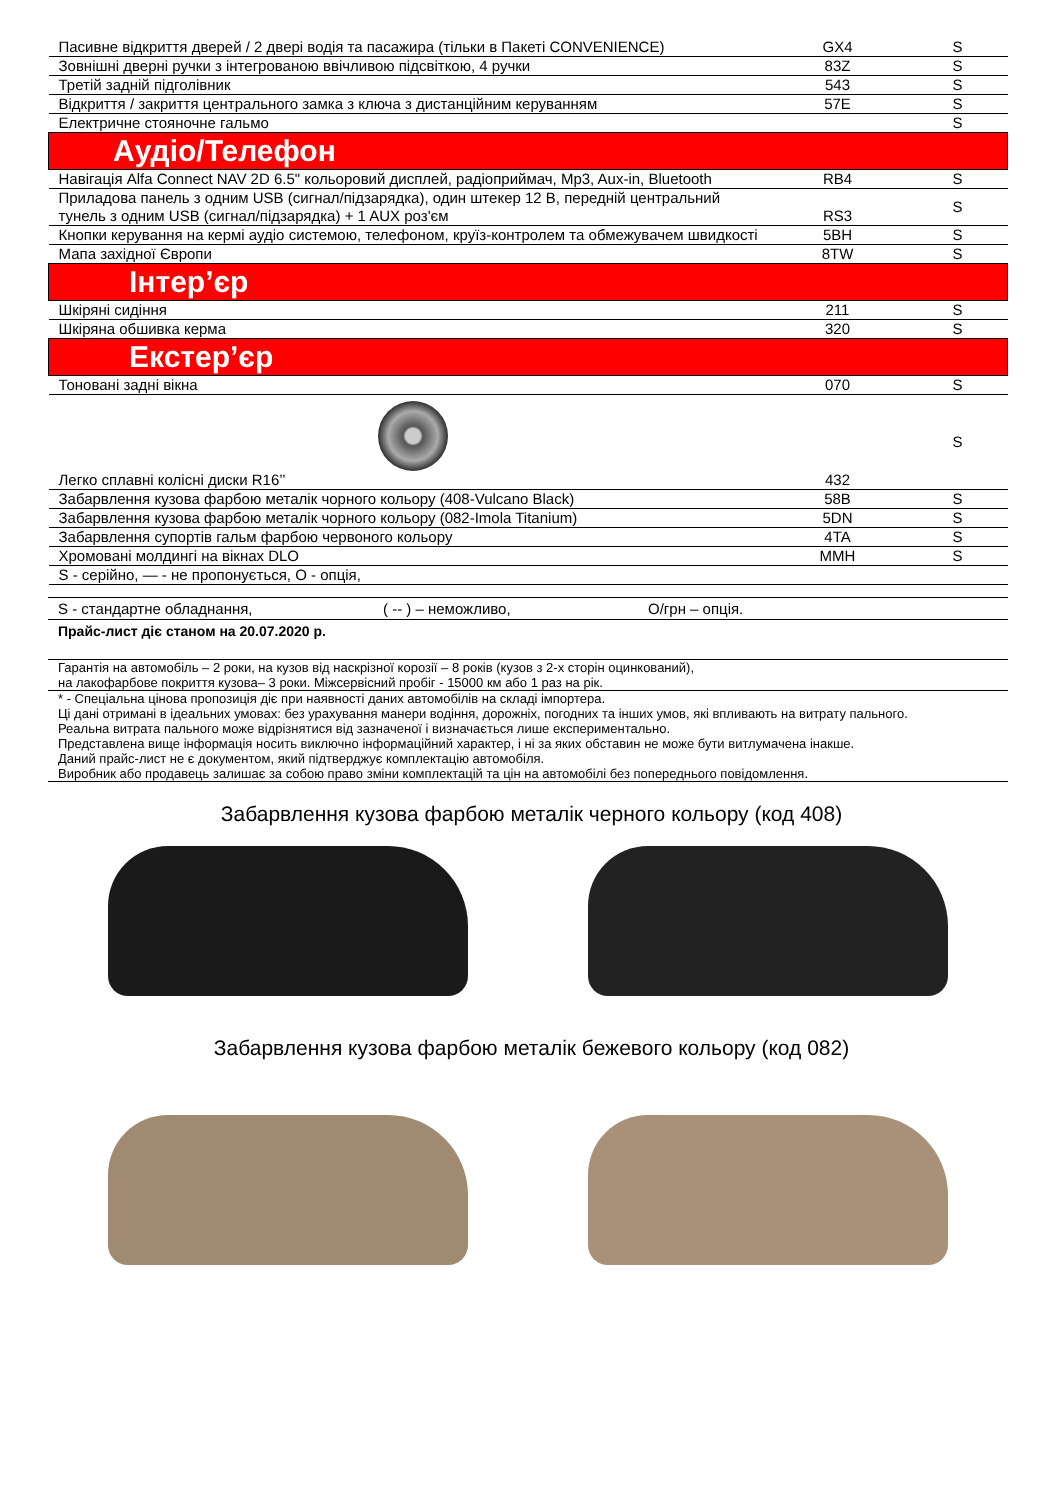| Пасивне відкриття дверей / 2 двері водія та пасажира (тільки в Пакеті CONVENIENCE) | GX4 | S |
| Зовнішні дверні ручки з інтегрованою ввічливою підсвіткою, 4 ручки | 83Z | S |
| Третій задній підголівник | 543 | S |
| Відкриття / закриття центрального замка з ключа з дистанційним керуванням | 57E | S |
| Електричне стояночне гальмо | | S |
| Аудіо/Телефон | | |
| Навігація Alfa Connect NAV 2D 6.5" кольоровий дисплей, радіоприймач, Mp3, Aux-in, Bluetooth | RB4 | S |
| Приладова панель з одним USB (сигнал/підзарядка), один штекер 12 В, передній центральний тунель з одним USB (сигнал/підзарядка) + 1 AUX роз'єм | RS3 | S |
| Кнопки керування на кермі аудіо системою, телефоном, круїз-контролем та обмежувачем швидкості | 5BH | S |
| Мапа західної Європи | 8TW | S |
| Інтер’єр | | |
| Шкіряні сидіння | 211 | S |
| Шкіряна обшивка керма | 320 | S |
| Екстер’єр | | |
| Тоновані задні вікна | 070 | S |
| Легко сплавні колісні диски R16’’ | 432 | S |
| Забарвлення кузова фарбою металік чорного кольору (408-Vulcano Black) | 58B | S |
| Забарвлення кузова фарбою металік чорного кольору (082-Imola Titanium) | 5DN | S |
| Забарвлення супортів гальм фарбою червоного кольору | 4TA | S |
| Хромовані молдингі на вікнах DLO | MMH | S |
| S - серійно, — - не пропонується, O - опція, | | |
S - стандартне обладнання, ( -- ) – неможливо, O/грн – опція.
Прайс-лист діє станом на 20.07.2020 р.
Гарантія на автомобіль – 2 роки, на кузов від наскрізної корозії – 8 років (кузов з 2-х сторін оцинкований),
на лакофарбове покриття кузова– 3 роки. Міжсервісний пробіг - 15000 км або 1 раз на рік.
* - Спеціальна цінова пропозиція діє при наявності даних автомобілів на складі імпортера.
Ці дані отримані в ідеальних умовах: без урахування манери водіння, дорожніх, погодних та інших умов, які впливають на витрату пального.
Реальна витрата пального може відрізнятися від зазначеної і визначається лише експериментально.
Представлена вище інформація носить виключно інформаційний характер, і ні за яких обставин не може бути витлумачена інакше.
Даний прайс-лист не є документом, який підтверджує комплектацію автомобіля.
Виробник або продавець залишає за собою право зміни комплектацій та цін на автомобілі без попереднього повідомлення.
Забарвлення кузова фарбою металік черного кольору (код 408)
Забарвлення кузова фарбою металік бежевого кольору (код 082)